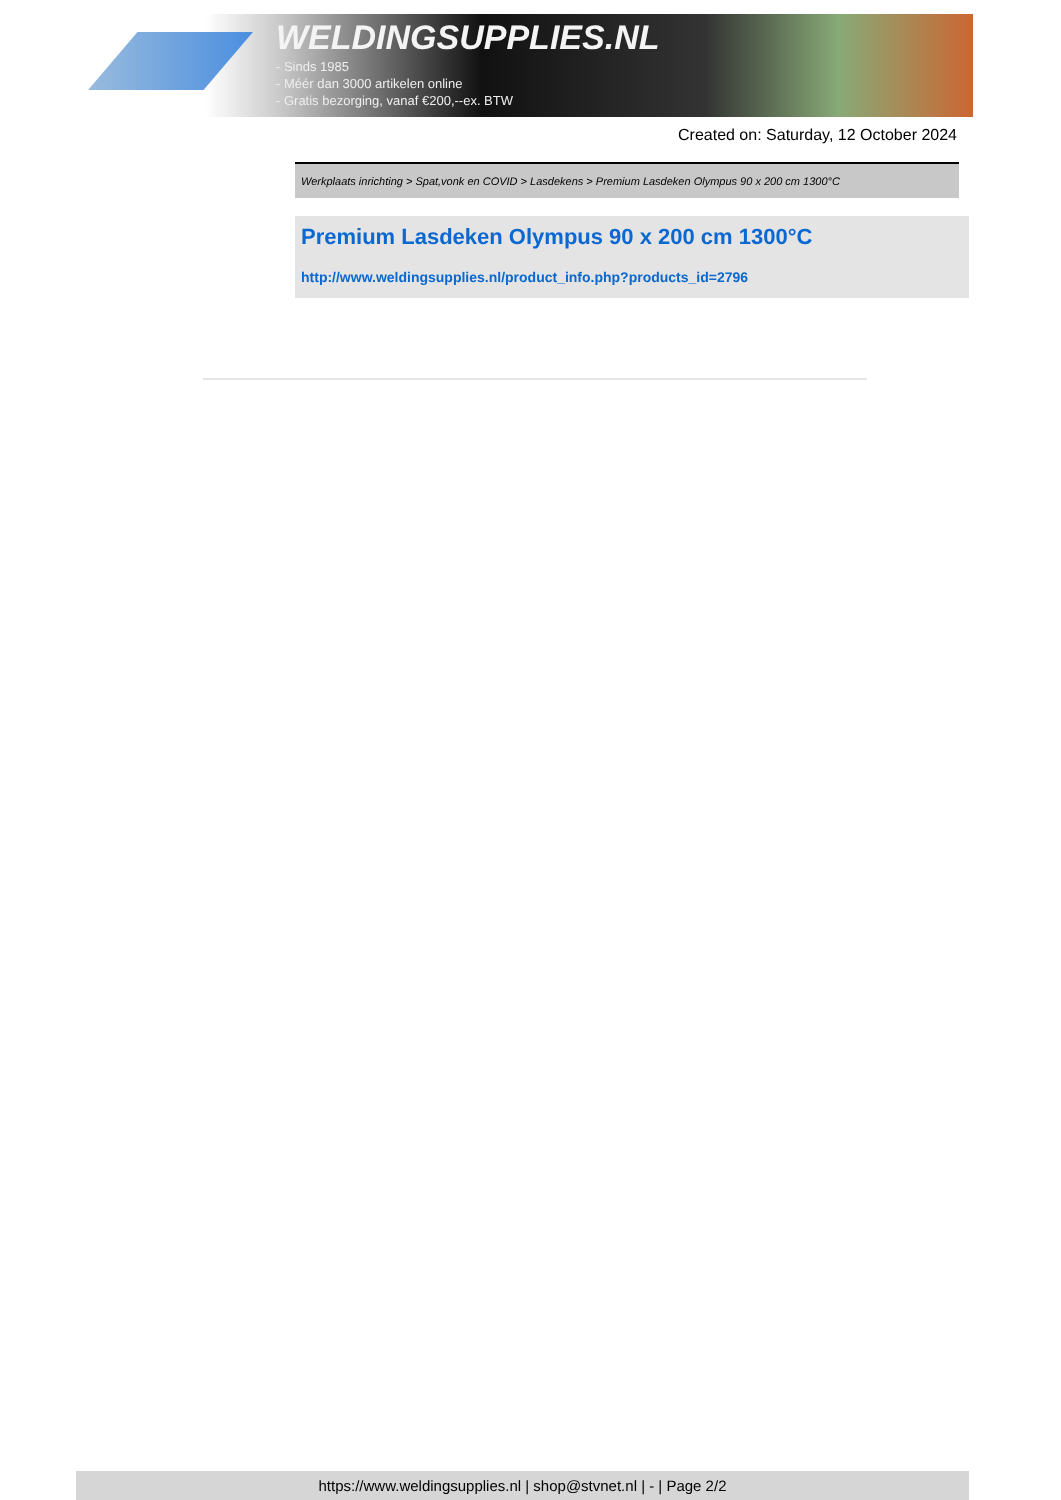WELDINGSUPPLIES.NL
- Sinds 1985
- Méér dan 3000 artikelen online
- Gratis bezorging, vanaf €200,--ex. BTW
Created on: Saturday, 12 October 2024
Werkplaats inrichting > Spat,vonk en COVID > Lasdekens > Premium Lasdeken Olympus 90 x 200 cm 1300°C
Premium Lasdeken Olympus 90 x 200 cm 1300°C
http://www.weldingsupplies.nl/product_info.php?products_id=2796
https://www.weldingsupplies.nl | shop@stvnet.nl | - | Page 2/2